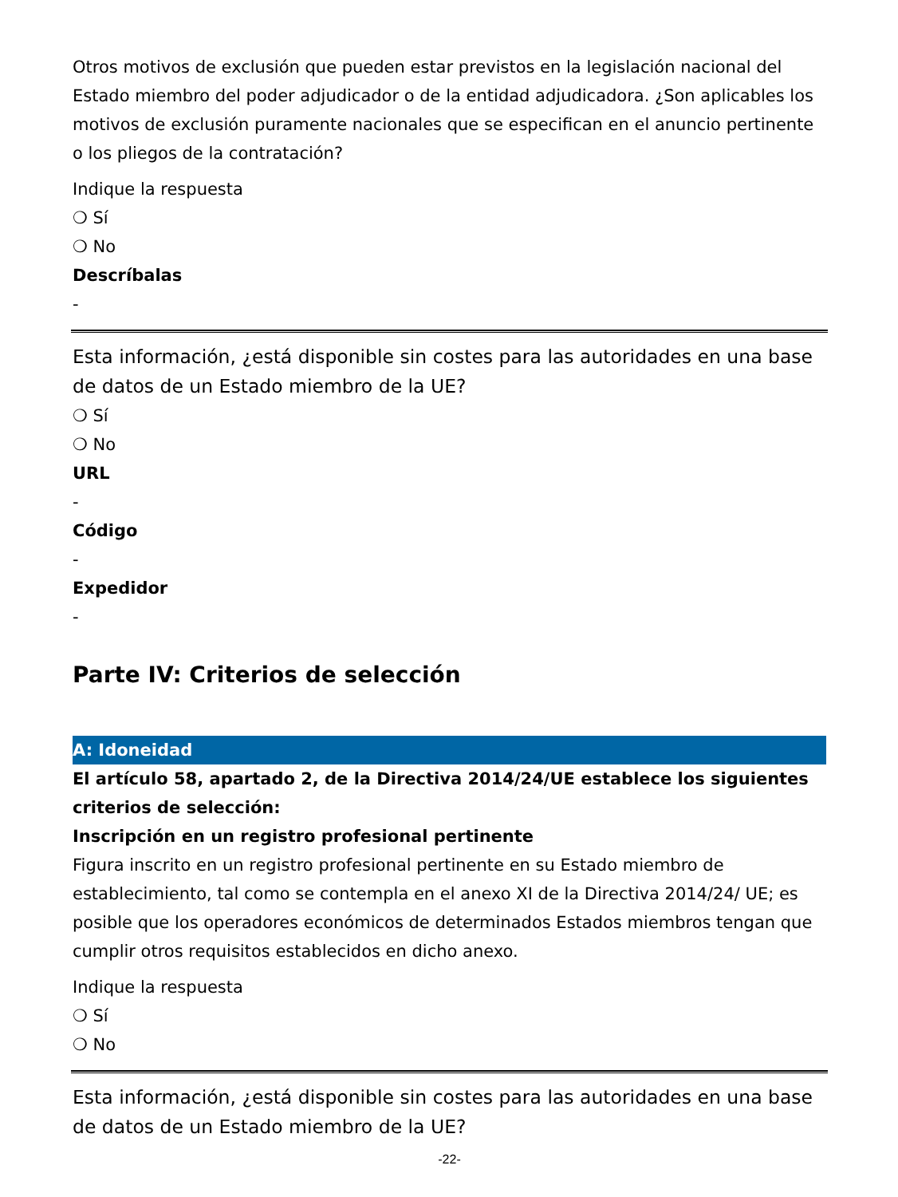Otros motivos de exclusión que pueden estar previstos en la legislación nacional del Estado miembro del poder adjudicador o de la entidad adjudicadora. ¿Son aplicables los motivos de exclusión puramente nacionales que se especifican en el anuncio pertinente o los pliegos de la contratación?
Indique la respuesta
❍ Sí
❍ No
Descríbalas
-
Esta información, ¿está disponible sin costes para las autoridades en una base de datos de un Estado miembro de la UE?
❍ Sí
❍ No
URL
-
Código
-
Expedidor
-
Parte IV: Criterios de selección
A: Idoneidad
El artículo 58, apartado 2, de la Directiva 2014/24/UE establece los siguientes criterios de selección:
Inscripción en un registro profesional pertinente
Figura inscrito en un registro profesional pertinente en su Estado miembro de establecimiento, tal como se contempla en el anexo XI de la Directiva 2014/24/ UE; es posible que los operadores económicos de determinados Estados miembros tengan que cumplir otros requisitos establecidos en dicho anexo.
Indique la respuesta
❍ Sí
❍ No
Esta información, ¿está disponible sin costes para las autoridades en una base de datos de un Estado miembro de la UE?
-22-